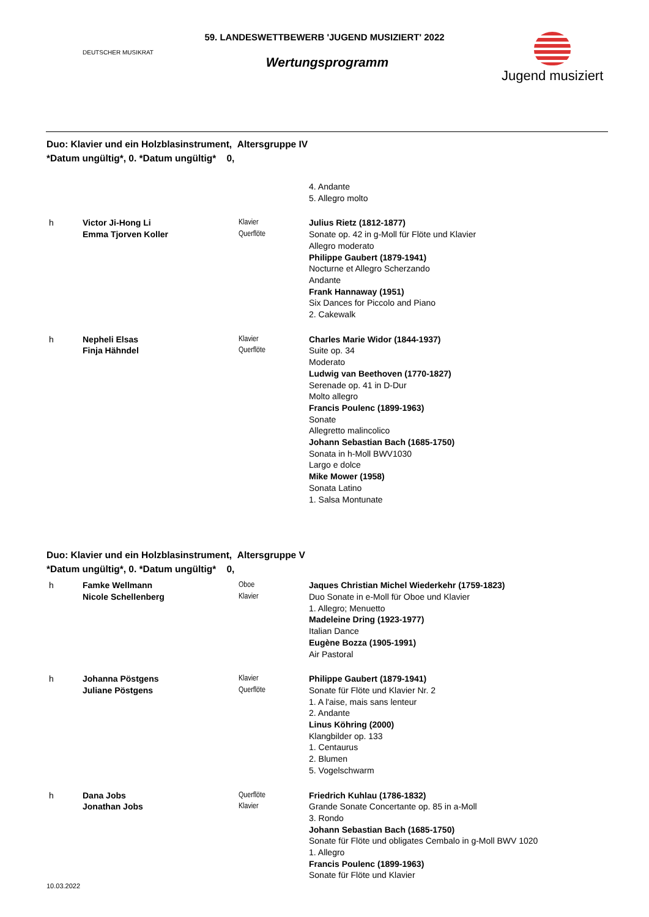DEUTSCHER MUSIKRAT
59. LANDESWETTBEWERB 'JUGEND MUSIZIERT' 2022
Wertungsprogramm
Jugend musiziert
Duo: Klavier und ein Holzblasinstrument, Altersgruppe IV
*Datum ungültig*, 0. *Datum ungültig* 0,
| | | | 4. Andante 5. Allegro molto |
| h | Victor Ji-Hong Li Emma Tjorven Koller | Klavier Querflöte | Julius Rietz (1812-1877) Sonate op. 42 in g-Moll für Flöte und Klavier Allegro moderato Philippe Gaubert (1879-1941) Nocturne et Allegro Scherzando Andante Frank Hannaway (1951) Six Dances for Piccolo and Piano 2. Cakewalk |
| h | Nepheli Elsas Finja Hähndel | Klavier Querflöte | Charles Marie Widor (1844-1937) Suite op. 34 Moderato Ludwig van Beethoven (1770-1827) Serenade op. 41 in D-Dur Molto allegro Francis Poulenc (1899-1963) Sonate Allegretto malincolico Johann Sebastian Bach (1685-1750) Sonata in h-Moll BWV1030 Largo e dolce Mike Mower (1958) Sonata Latino 1. Salsa Montunate |
Duo: Klavier und ein Holzblasinstrument, Altersgruppe V
*Datum ungültig*, 0. *Datum ungültig* 0,
| h | Famke Wellmann Nicole Schellenberg | Oboe Klavier | Jaques Christian Michel Wiederkehr (1759-1823) Duo Sonate in e-Moll für Oboe und Klavier 1. Allegro; Menuetto Madeleine Dring (1923-1977) Italian Dance Eugène Bozza (1905-1991) Air Pastoral |
| h | Johanna Pöstgens Juliane Pöstgens | Klavier Querflöte | Philippe Gaubert (1879-1941) Sonate für Flöte und Klavier Nr. 2 1. A l'aise, mais sans lenteur 2. Andante Linus Köhring (2000) Klangbilder op. 133 1. Centaurus 2. Blumen 5. Vogelschwarm |
| h | Dana Jobs Jonathan Jobs | Querflöte Klavier | Friedrich Kuhlau (1786-1832) Grande Sonate Concertante op. 85 in a-Moll 3. Rondo Johann Sebastian Bach (1685-1750) Sonate für Flöte und obligates Cembalo in g-Moll BWV 1020 1. Allegro Francis Poulenc (1899-1963) Sonate für Flöte und Klavier |
10.03.2022